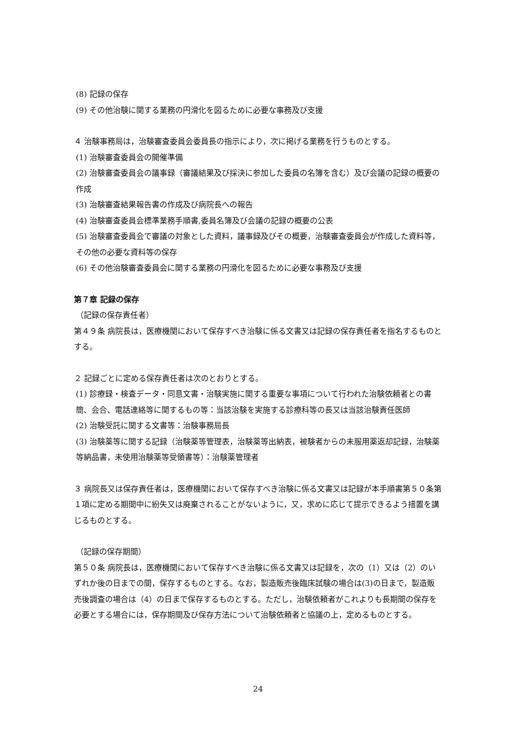(8) 記録の保存
(9) その他治験に関する業務の円滑化を図るために必要な事務及び支援
４ 治験事務局は，治験審査委員会委員長の指示により，次に掲げる業務を行うものとする。
(1) 治験審査委員会の開催準備
(2) 治験審査委員会の議事録（審議結果及び採決に参加した委員の名簿を含む）及び会議の記録の概要の作成
(3) 治験審査結果報告書の作成及び病院長への報告
(4) 治験審査委員会標準業務手順書,委員名簿及び会議の記録の概要の公表
(5) 治験審査委員会で審議の対象とした資料，議事録及びその概要，治験審査委員会が作成した資料等，その他の必要な資料等の保存
(6) その他治験審査委員会に関する業務の円滑化を図るために必要な事務及び支援
第７章 記録の保存
（記録の保存責任者）
第４９条 病院長は，医療機関において保存すべき治験に係る文書又は記録の保存責任者を指名するものとする。
２ 記録ごとに定める保存責任者は次のとおりとする。
(1) 診療録・検査データ・同意文書・治験実施に関する重要な事項について行われた治験依頼者との書簡、会合、電話連絡等に関するもの等：当該治験を実施する診療科等の長又は当該治験責任医師
(2) 治験受託に関する文書等：治験事務局長
(3) 治験薬等に関する記録（治験薬等管理表，治験薬等出納表，被験者からの未服用薬返却記録，治験薬等納品書，未使用治験薬等受領書等）：治験薬管理者
３ 病院長又は保存責任者は，医療機関において保存すべき治験に係る文書又は記録が本手順書第５０条第１項に定める期間中に紛失又は廃棄されることがないように，又，求めに応じて提示できるよう措置を講じるものとする。
（記録の保存期間）
第５０条 病院長は，医療機関において保存すべき治験に係る文書又は記録を，次の（1）又は（2）のいずれか後の日までの間，保存するものとする。なお，製造販売後臨床試験の場合は(3)の日まで，製造販売後調査の場合は（4）の日まで保存するものとする。ただし，治験依頼者がこれよりも長期間の保存を必要とする場合には，保存期間及び保存方法について治験依頼者と協議の上，定めるものとする。
24